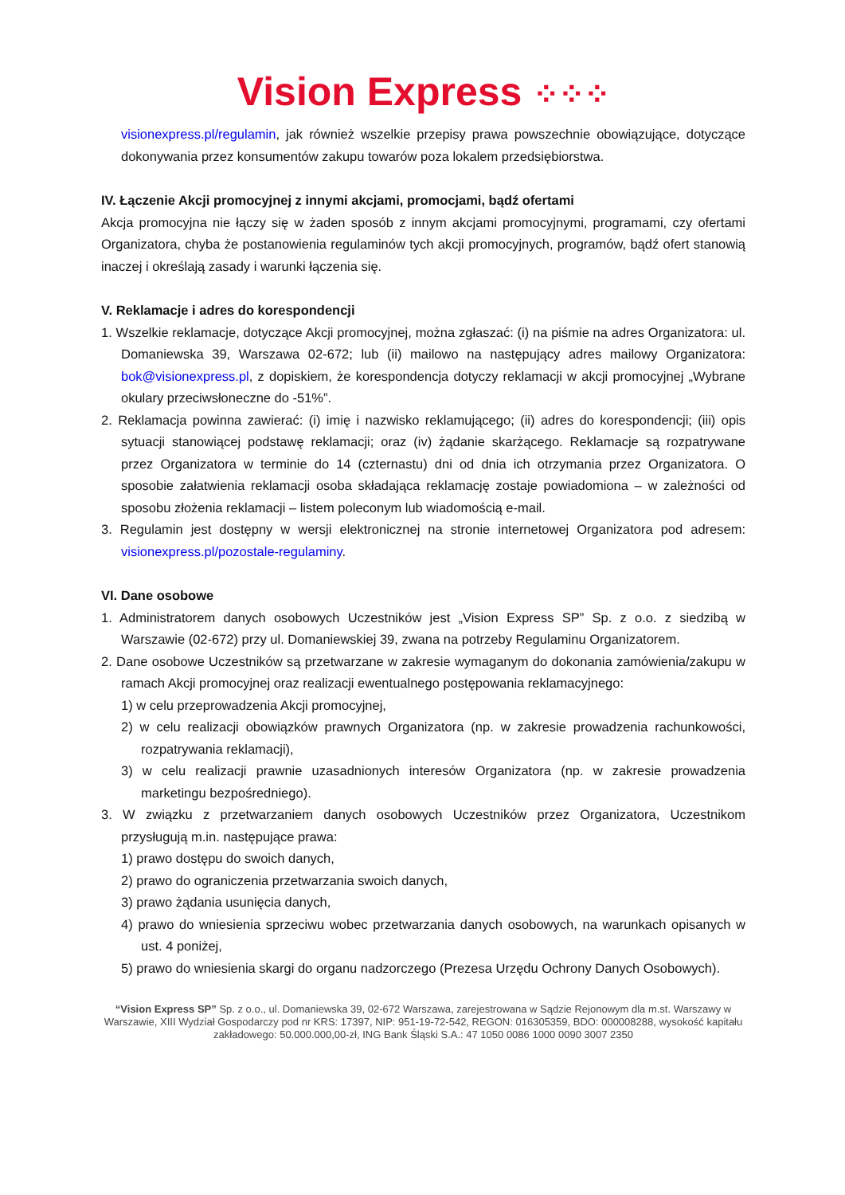Vision Express ⁘⁘⁘
visionexpress.pl/regulamin, jak również wszelkie przepisy prawa powszechnie obowiązujące, dotyczące dokonywania przez konsumentów zakupu towarów poza lokalem przedsiębiorstwa.
IV. Łączenie Akcji promocyjnej z innymi akcjami, promocjami, bądź ofertami
Akcja promocyjna nie łączy się w żaden sposób z innym akcjami promocyjnymi, programami, czy ofertami Organizatora, chyba że postanowienia regulaminów tych akcji promocyjnych, programów, bądź ofert stanowią inaczej i określają zasady i warunki łączenia się.
V. Reklamacje i adres do korespondencji
1. Wszelkie reklamacje, dotyczące Akcji promocyjnej, można zgłaszać: (i) na piśmie na adres Organizatora: ul. Domaniewska 39, Warszawa 02-672; lub (ii) mailowo na następujący adres mailowy Organizatora: bok@visionexpress.pl, z dopiskiem, że korespondencja dotyczy reklamacji w akcji promocyjnej „Wybrane okulary przeciwsłoneczne do -51%”.
2. Reklamacja powinna zawierać: (i) imię i nazwisko reklamującego; (ii) adres do korespondencji; (iii) opis sytuacji stanowiącej podstawę reklamacji; oraz (iv) żądanie skarżącego. Reklamacje są rozpatrywane przez Organizatora w terminie do 14 (czternastu) dni od dnia ich otrzymania przez Organizatora. O sposobie załatwienia reklamacji osoba składająca reklamację zostaje powiadomiona – w zależności od sposobu złożenia reklamacji – listem poleconym lub wiadomością e-mail.
3. Regulamin jest dostępny w wersji elektronicznej na stronie internetowej Organizatora pod adresem: visionexpress.pl/pozostale-regulaminy.
VI. Dane osobowe
1. Administratorem danych osobowych Uczestników jest „Vision Express SP” Sp. z o.o. z siedzibą w Warszawie (02-672) przy ul. Domaniewskiej 39, zwana na potrzeby Regulaminu Organizatorem.
2. Dane osobowe Uczestników są przetwarzane w zakresie wymaganym do dokonania zamówienia/zakupu w ramach Akcji promocyjnej oraz realizacji ewentualnego postępowania reklamacyjnego:
1) w celu przeprowadzenia Akcji promocyjnej,
2) w celu realizacji obowiązków prawnych Organizatora (np. w zakresie prowadzenia rachunkowości, rozpatrywania reklamacji),
3) w celu realizacji prawnie uzasadnionych interesów Organizatora (np. w zakresie prowadzenia marketingu bezpośredniego).
3. W związku z przetwarzaniem danych osobowych Uczestników przez Organizatora, Uczestnikom przysługują m.in. następujące prawa:
1) prawo dostępu do swoich danych,
2) prawo do ograniczenia przetwarzania swoich danych,
3) prawo żądania usunięcia danych,
4) prawo do wniesienia sprzeciwu wobec przetwarzania danych osobowych, na warunkach opisanych w ust. 4 poniżej,
5) prawo do wniesienia skargi do organu nadzorczego (Prezesa Urzędu Ochrony Danych Osobowych).
“Vision Express SP” Sp. z o.o., ul. Domaniewska 39, 02-672 Warszawa, zarejestrowana w Sądzie Rejonowym dla m.st. Warszawy w Warszawie, XIII Wydział Gospodarczy pod nr KRS: 17397, NIP: 951-19-72-542, REGON: 016305359, BDO: 000008288, wysokość kapitału zakładowego: 50.000.000,00-zł, ING Bank Śląski S.A.: 47 1050 0086 1000 0090 3007 2350